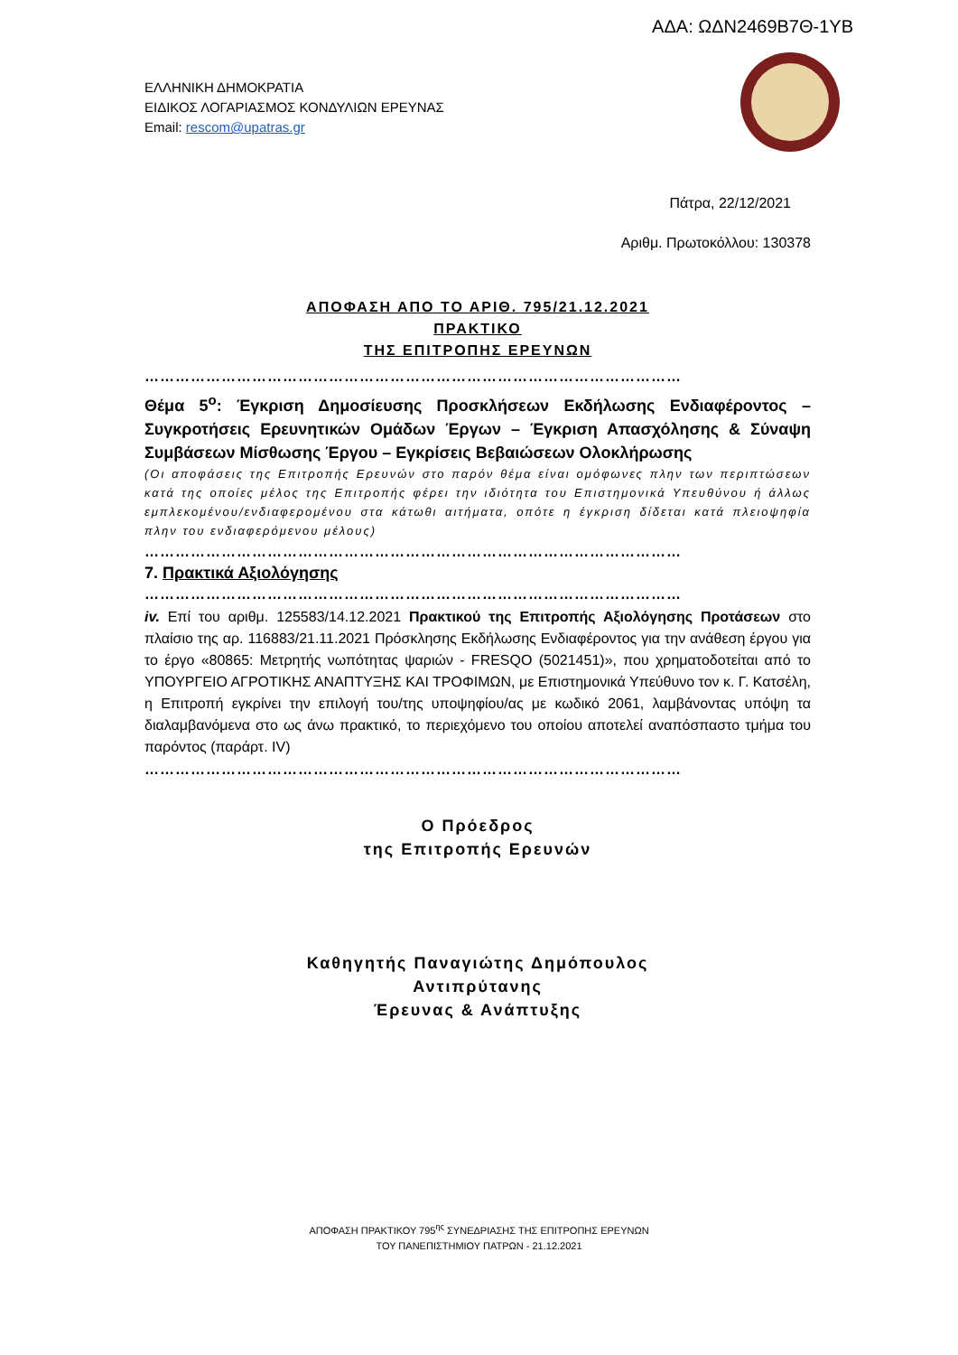ΑΔΑ: ΩΔΝ2469Β7Θ-1ΥΒ
ΕΛΛΗΝΙΚΗ ΔΗΜΟΚΡΑΤΙΑ
ΕΙΔΙΚΟΣ ΛΟΓΑΡΙΑΣΜΟΣ ΚΟΝΔΥΛΙΩΝ ΕΡΕΥΝΑΣ
Email: rescom@upatras.gr
Πάτρα, 22/12/2021
Αριθμ. Πρωτοκόλλου: 130378
ΑΠΟΦΑΣΗ ΑΠΟ ΤΟ ΑΡΙΘ. 795/21.12.2021
ΠΡΑΚΤΙΚΟ
ΤΗΣ ΕΠΙΤΡΟΠΗΣ ΕΡΕΥΝΩΝ
……………………………………………………………………………………………
Θέμα 5<sup>ο</sup>: Έγκριση Δημοσίευσης Προσκλήσεων Εκδήλωσης Ενδιαφέροντος – Συγκροτήσεις Ερευνητικών Ομάδων Έργων – Έγκριση Απασχόλησης & Σύναψη Συμβάσεων Μίσθωσης Έργου – Εγκρίσεις Βεβαιώσεων Ολοκλήρωσης
(Οι αποφάσεις της Επιτροπής Ερευνών στο παρόν θέμα είναι ομόφωνες πλην των περιπτώσεων κατά της οποίες μέλος της Επιτροπής φέρει την ιδιότητα του Επιστημονικά Υπευθύνου ή άλλως εμπλεκομένου/ενδιαφερομένου στα κάτωθι αιτήματα, οπότε η έγκριση δίδεται κατά πλειοψηφία πλην του ενδιαφερόμενου μέλους)
……………………………………………………………………………………………
7. Πρακτικά Αξιολόγησης
……………………………………………………………………………………………
iv. Επί του αριθμ. 125583/14.12.2021 Πρακτικού της Επιτροπής Αξιολόγησης Προτάσεων στο πλαίσιο της αρ. 116883/21.11.2021 Πρόσκλησης Εκδήλωσης Ενδιαφέροντος για την ανάθεση έργου για το έργο «80865: Μετρητής νωπότητας ψαριών - FRESQO (5021451)», που χρηματοδοτείται από το ΥΠΟΥΡΓΕΙΟ ΑΓΡΟΤΙΚΗΣ ΑΝΑΠΤΥΞΗΣ ΚΑΙ ΤΡΟΦΙΜΩΝ, με Επιστημονικά Υπεύθυνο τον κ. Γ. Κατσέλη, η Επιτροπή εγκρίνει την επιλογή του/της υποψηφίου/ας με κωδικό 2061, λαμβάνοντας υπόψη τα διαλαμβανόμενα στο ως άνω πρακτικό, το περιεχόμενο του οποίου αποτελεί αναπόσπαστο τμήμα του παρόντος (παράρτ. IV)
……………………………………………………………………………………………
Ο Πρόεδρος
της Επιτροπής Ερευνών
Καθηγητής Παναγιώτης Δημόπουλος
Αντιπρύτανης
Έρευνας & Ανάπτυξης
ΑΠΟΦΑΣΗ ΠΡΑΚΤΙΚΟΥ 795<sup>ης</sup> ΣΥΝΕΔΡΙΑΣΗΣ ΤΗΣ ΕΠΙΤΡΟΠΗΣ ΕΡΕΥΝΩΝ
ΤΟΥ ΠΑΝΕΠΙΣΤΗΜΙΟΥ ΠΑΤΡΩΝ - 21.12.2021